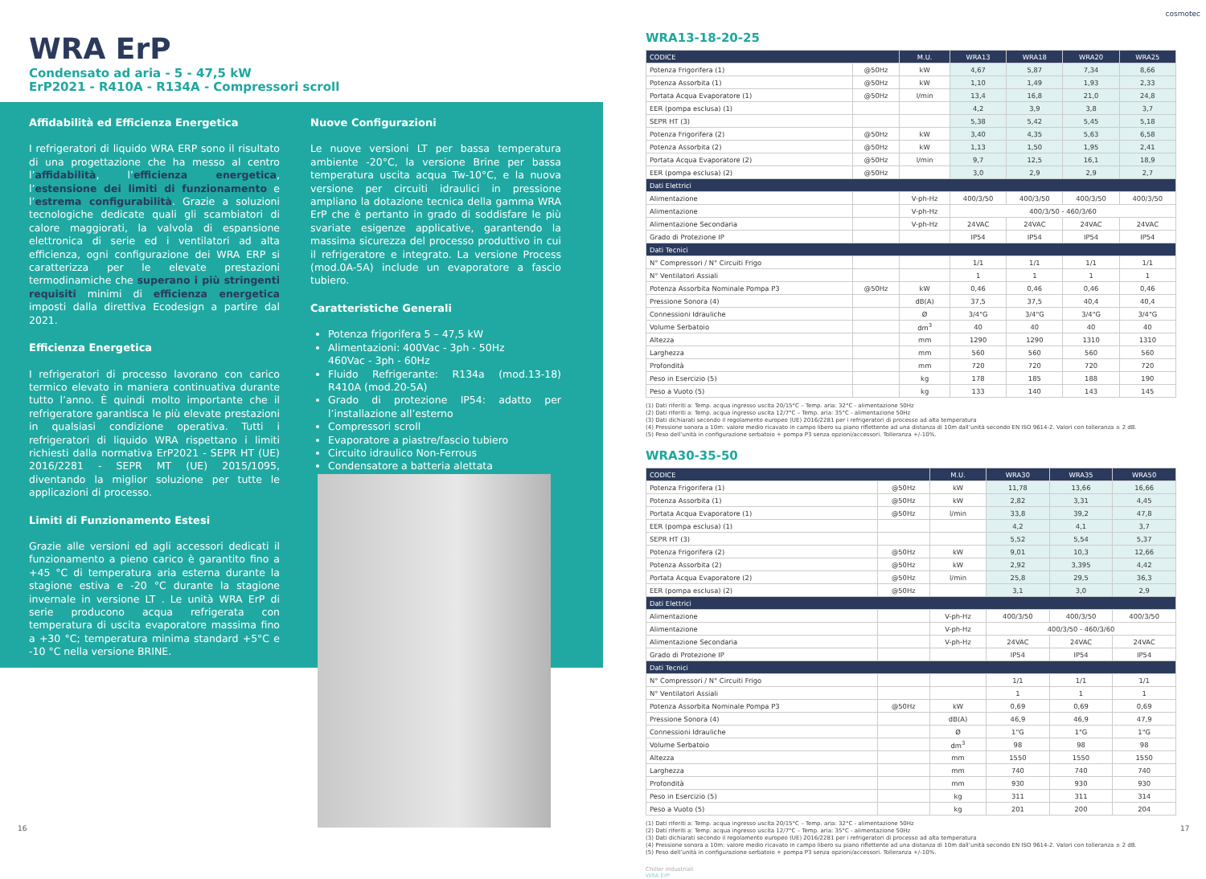WRA ErP
Condensato ad aria - 5 - 47,5 kW
ErP2021 - R410A - R134A - Compressori scroll
Affidabilità ed Efficienza Energetica
I refrigeratori di liquido WRA ERP sono il risultato di una progettazione che ha messo al centro l’affidabilità, l’efficienza energetica, l’estensione dei limiti di funzionamento e l’estrema configurabilità. Grazie a soluzioni tecnologiche dedicate quali gli scambiatori di calore maggiorati, la valvola di espansione elettronica di serie ed i ventilatori ad alta efficienza, ogni configurazione dei WRA ERP si caratterizza per le elevate prestazioni termodinamiche che superano i più stringenti requisiti minimi di efficienza energetica imposti dalla direttiva Ecodesign a partire dal 2021.
Efficienza Energetica
I refrigeratori di processo lavorano con carico termico elevato in maniera continuativa durante tutto l’anno. È quindi molto importante che il refrigeratore garantisca le più elevate prestazioni in qualsiasi condizione operativa. Tutti i refrigeratori di liquido WRA rispettano i limiti richiesti dalla normativa ErP2021 - SEPR HT (UE) 2016/2281 - SEPR MT (UE) 2015/1095, diventando la miglior soluzione per tutte le applicazioni di processo.
Limiti di Funzionamento Estesi
Grazie alle versioni ed agli accessori dedicati il funzionamento a pieno carico è garantito fino a +45 °C di temperatura aria esterna durante la stagione estiva e -20 °C durante la stagione invernale in versione LT . Le unità WRA ErP di serie producono acqua refrigerata con temperatura di uscita evaporatore massima fino a +30 °C; temperatura minima standard +5°C e -10 °C nella versione BRINE.
Nuove Configurazioni
Le nuove versioni LT per bassa temperatura ambiente -20°C, la versione Brine per bassa temperatura uscita acqua Tw-10°C, e la nuova versione per circuiti idraulici in pressione ampliano la dotazione tecnica della gamma WRA ErP che è pertanto in grado di soddisfare le più svariate esigenze applicative, garantendo la massima sicurezza del processo produttivo in cui il refrigeratore e integrato. La versione Process (mod.0A-5A) include un evaporatore a fascio tubiero.
Caratteristiche Generali
Potenza frigorifera 5 – 47,5 kW
Alimentazioni: 400Vac - 3ph - 50Hz
460Vac - 3ph - 60Hz
Fluido Refrigerante: R134a (mod.13-18) R410A (mod.20-5A)
Grado di protezione IP54: adatto per l’installazione all’esterno
Compressori scroll
Evaporatore a piastre/fascio tubiero
Circuito idraulico Non-Ferrous
Condensatore a batteria alettata
16
cosmotec
WRA13-18-20-25
| CODICE | | M.U. | WRA13 | WRA18 | WRA20 | WRA25 |
| --- | --- | --- | --- | --- | --- | --- |
| Potenza Frigorifera (1) | @50Hz | kW | 4,67 | 5,87 | 7,34 | 8,66 |
| Potenza Assorbita (1) | @50Hz | kW | 1,10 | 1,49 | 1,93 | 2,33 |
| Portata Acqua Evaporatore (1) | @50Hz | l/min | 13,4 | 16,8 | 21,0 | 24,8 |
| EER (pompa esclusa) (1) | | | 4,2 | 3,9 | 3,8 | 3,7 |
| SEPR HT (3) | | | 5,38 | 5,42 | 5,45 | 5,18 |
| Potenza Frigorifera (2) | @50Hz | kW | 3,40 | 4,35 | 5,63 | 6,58 |
| Potenza Assorbita (2) | @50Hz | kW | 1,13 | 1,50 | 1,95 | 2,41 |
| Portata Acqua Evaporatore (2) | @50Hz | l/min | 9,7 | 12,5 | 16,1 | 18,9 |
| EER (pompa esclusa) (2) | @50Hz | | 3,0 | 2,9 | 2,9 | 2,7 |
| Dati Elettrici | | | | | | |
| Alimentazione | | V-ph-Hz | 400/3/50 | 400/3/50 | 400/3/50 | 400/3/50 |
| Alimentazione | | V-ph-Hz | 400/3/50 - 460/3/60 | | | |
| Alimentazione Secondaria | | V-ph-Hz | 24VAC | 24VAC | 24VAC | 24VAC |
| Grado di Protezione IP | | | IP54 | IP54 | IP54 | IP54 |
| Dati Tecnici | | | | | | |
| N° Compressori / N° Circuiti Frigo | | | 1/1 | 1/1 | 1/1 | 1/1 |
| N° Ventilatori Assiali | | | 1 | 1 | 1 | 1 |
| Potenza Assorbita Nominale Pompa P3 | @50Hz | kW | 0,46 | 0,46 | 0,46 | 0,46 |
| Pressione Sonora (4) | | dB(A) | 37,5 | 37,5 | 40,4 | 40,4 |
| Connessioni Idrauliche | | Ø | 3/4"G | 3/4"G | 3/4"G | 3/4"G |
| Volume Serbatoio | | dm<sup>3</sup> | 40 | 40 | 40 | 40 |
| Altezza | | mm | 1290 | 1290 | 1310 | 1310 |
| Larghezza | | mm | 560 | 560 | 560 | 560 |
| Profondità | | mm | 720 | 720 | 720 | 720 |
| Peso in Esercizio (5) | | kg | 178 | 185 | 188 | 190 |
| Peso a Vuoto (5) | | kg | 133 | 140 | 143 | 145 |
(1) Dati riferiti a: Temp. acqua ingresso uscita 20/15°C – Temp. aria: 32°C - alimentazione 50Hz
(2) Dati riferiti a: Temp. acqua ingresso uscita 12/7°C – Temp. aria: 35°C - alimentazione 50Hz
(3) Dati dichiarati secondo il regolamento europeo (UE) 2016/2281 per i refrigeratori di processo ad alta temperatura
(4) Pressione sonora a 10m: valore medio ricavato in campo libero su piano riflettente ad una distanza di 10m dall’unità secondo EN ISO 9614-2. Valori con tolleranza ± 2 dB.
(5) Peso dell’unità in configurazione serbatoio + pompa P3 senza opzioni/accessori. Tolleranza +/-10%.
WRA30-35-50
| CODICE | | M.U. | WRA30 | WRA35 | WRA50 |
| --- | --- | --- | --- | --- | --- |
| Potenza Frigorifera (1) | @50Hz | kW | 11,78 | 13,66 | 16,66 |
| Potenza Assorbita (1) | @50Hz | kW | 2,82 | 3,31 | 4,45 |
| Portata Acqua Evaporatore (1) | @50Hz | l/min | 33,8 | 39,2 | 47,8 |
| EER (pompa esclusa) (1) | | | 4,2 | 4,1 | 3,7 |
| SEPR HT (3) | | | 5,52 | 5,54 | 5,37 |
| Potenza Frigorifera (2) | @50Hz | kW | 9,01 | 10,3 | 12,66 |
| Potenza Assorbita (2) | @50Hz | kW | 2,92 | 3,395 | 4,42 |
| Portata Acqua Evaporatore (2) | @50Hz | l/min | 25,8 | 29,5 | 36,3 |
| EER (pompa esclusa) (2) | @50Hz | | 3,1 | 3,0 | 2,9 |
| Dati Elettrici | | | | | |
| Alimentazione | | V-ph-Hz | 400/3/50 | 400/3/50 | 400/3/50 |
| Alimentazione | | V-ph-Hz | 400/3/50 - 460/3/60 | | |
| Alimentazione Secondaria | | V-ph-Hz | 24VAC | 24VAC | 24VAC |
| Grado di Protezione IP | | | IP54 | IP54 | IP54 |
| Dati Tecnici | | | | | |
| N° Compressori / N° Circuiti Frigo | | | 1/1 | 1/1 | 1/1 |
| N° Ventilatori Assiali | | | 1 | 1 | 1 |
| Potenza Assorbita Nominale Pompa P3 | @50Hz | kW | 0,69 | 0,69 | 0,69 |
| Pressione Sonora (4) | | dB(A) | 46,9 | 46,9 | 47,9 |
| Connessioni Idrauliche | | Ø | 1"G | 1"G | 1"G |
| Volume Serbatoio | | dm<sup>3</sup> | 98 | 98 | 98 |
| Altezza | | mm | 1550 | 1550 | 1550 |
| Larghezza | | mm | 740 | 740 | 740 |
| Profondità | | mm | 930 | 930 | 930 |
| Peso in Esercizio (5) | | kg | 311 | 311 | 314 |
| Peso a Vuoto (5) | | kg | 201 | 200 | 204 |
(1) Dati riferiti a: Temp. acqua ingresso uscita 20/15°C – Temp. aria: 32°C - alimentazione 50Hz
(2) Dati riferiti a: Temp. acqua ingresso uscita 12/7°C – Temp. aria: 35°C - alimentazione 50Hz
(3) Dati dichiarati secondo il regolamento europeo (UE) 2016/2281 per i refrigeratori di processo ad alta temperatura
(4) Pressione sonora a 10m: valore medio ricavato in campo libero su piano riflettente ad una distanza di 10m dall’unità secondo EN ISO 9614-2. Valori con tolleranza ± 2 dB.
(5) Peso dell’unità in configurazione serbatoio + pompa P3 senza opzioni/accessori. Tolleranza +/-10%.
Chiller industriali
WRA ErP
17